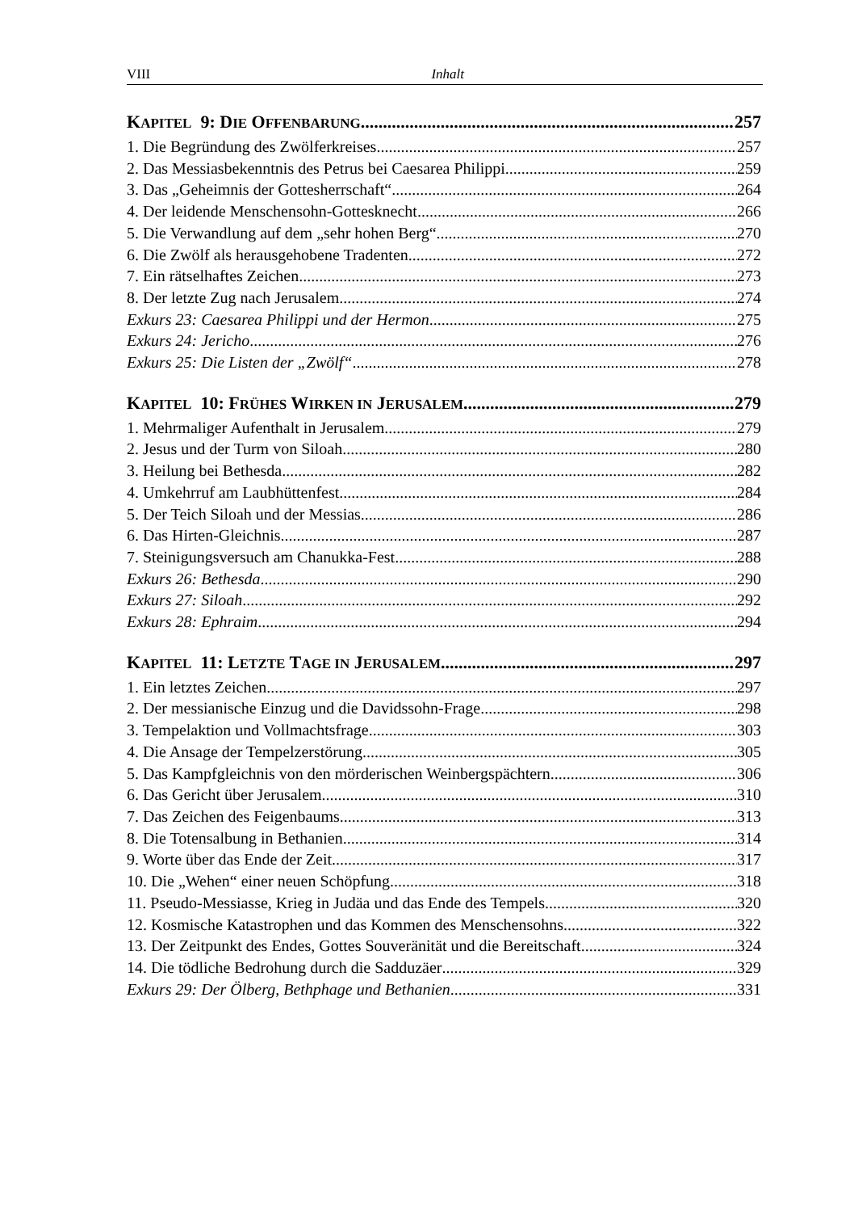VIII Inhalt
KAPITEL 9: DIE OFFENBARUNG 257
1. Die Begründung des Zwölferkreises 257
2. Das Messiasbekenntnis des Petrus bei Caesarea Philippi 259
3. Das „Geheimnis der Gottesherrschaft“ 264
4. Der leidende Menschensohn-Gottesknecht 266
5. Die Verwandlung auf dem „sehr hohen Berg“ 270
6. Die Zwölf als herausgehobene Tradenten 272
7. Ein rätselhaftes Zeichen 273
8. Der letzte Zug nach Jerusalem 274
Exkurs 23: Caesarea Philippi und der Hermon 275
Exkurs 24: Jericho 276
Exkurs 25: Die Listen der „Zwölf“ 278
KAPITEL 10: FRÜHES WIRKEN IN JERUSALEM 279
1. Mehrmaliger Aufenthalt in Jerusalem 279
2. Jesus und der Turm von Siloah 280
3. Heilung bei Bethesda 282
4. Umkehrruf am Laubhüttenfest 284
5. Der Teich Siloah und der Messias 286
6. Das Hirten-Gleichnis 287
7. Steinigungsversuch am Chanukka-Fest 288
Exkurs 26: Bethesda 290
Exkurs 27: Siloah 292
Exkurs 28: Ephraim 294
KAPITEL 11: LETZTE TAGE IN JERUSALEM 297
1. Ein letztes Zeichen 297
2. Der messianische Einzug und die Davidssohn-Frage 298
3. Tempelaktion und Vollmachtsfrage 303
4. Die Ansage der Tempelzerstörung 305
5. Das Kampfgleichnis von den mörderischen Weinbergspächtern 306
6. Das Gericht über Jerusalem 310
7. Das Zeichen des Feigenbaums 313
8. Die Totensalbung in Bethanien 314
9. Worte über das Ende der Zeit 317
10. Die „Wehen“ einer neuen Schöpfung 318
11. Pseudo-Messiasse, Krieg in Judäa und das Ende des Tempels 320
12. Kosmische Katastrophen und das Kommen des Menschensohns 322
13. Der Zeitpunkt des Endes, Gottes Souveränität und die Bereitschaft 324
14. Die tödliche Bedrohung durch die Sadduzäer 329
Exkurs 29: Der Ölberg, Bethphage und Bethanien 331